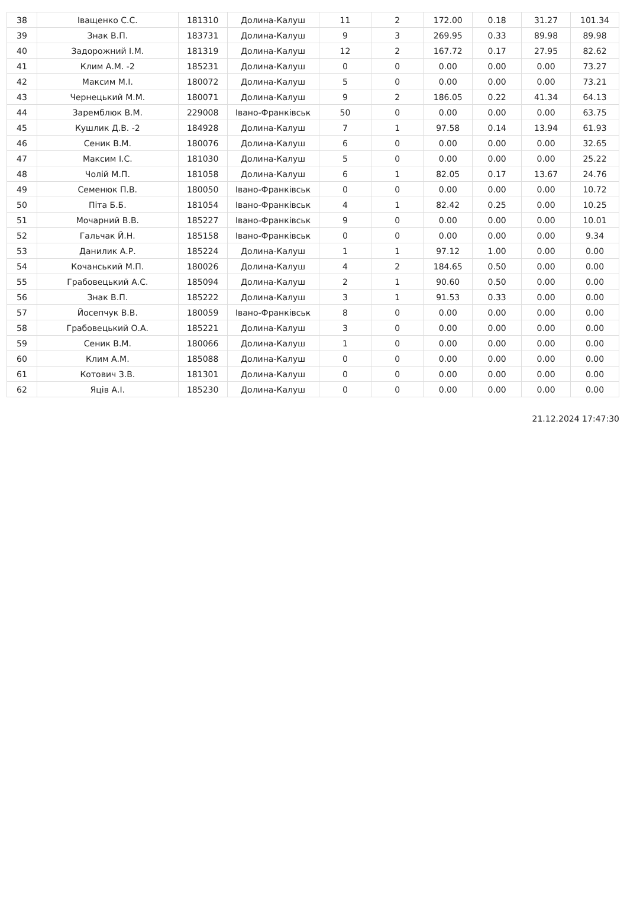| 38 | Іващенко С.С. | 181310 | Долина-Калуш | 11 | 2 | 172.00 | 0.18 | 31.27 | 101.34 |
| 39 | Знак В.П. | 183731 | Долина-Калуш | 9 | 3 | 269.95 | 0.33 | 89.98 | 89.98 |
| 40 | Задорожний І.М. | 181319 | Долина-Калуш | 12 | 2 | 167.72 | 0.17 | 27.95 | 82.62 |
| 41 | Клим А.М. -2 | 185231 | Долина-Калуш | 0 | 0 | 0.00 | 0.00 | 0.00 | 73.27 |
| 42 | Максим М.І. | 180072 | Долина-Калуш | 5 | 0 | 0.00 | 0.00 | 0.00 | 73.21 |
| 43 | Чернецький М.М. | 180071 | Долина-Калуш | 9 | 2 | 186.05 | 0.22 | 41.34 | 64.13 |
| 44 | Зарем­блюк В.М. | 229008 | Івано-Франківськ | 50 | 0 | 0.00 | 0.00 | 0.00 | 63.75 |
| 45 | Кушлик Д.В. -2 | 184928 | Долина-Калуш | 7 | 1 | 97.58 | 0.14 | 13.94 | 61.93 |
| 46 | Сеник В.М. | 180076 | Долина-Калуш | 6 | 0 | 0.00 | 0.00 | 0.00 | 32.65 |
| 47 | Максим І.С. | 181030 | Долина-Калуш | 5 | 0 | 0.00 | 0.00 | 0.00 | 25.22 |
| 48 | Чолій М.П. | 181058 | Долина-Калуш | 6 | 1 | 82.05 | 0.17 | 13.67 | 24.76 |
| 49 | Семенюк П.В. | 180050 | Івано-Франківськ | 0 | 0 | 0.00 | 0.00 | 0.00 | 10.72 |
| 50 | Піта Б.Б. | 181054 | Івано-Франківськ | 4 | 1 | 82.42 | 0.25 | 0.00 | 10.25 |
| 51 | Мочарний В.В. | 185227 | Івано-Франківськ | 9 | 0 | 0.00 | 0.00 | 0.00 | 10.01 |
| 52 | Гальчак Й.Н. | 185158 | Івано-Франківськ | 0 | 0 | 0.00 | 0.00 | 0.00 | 9.34 |
| 53 | Данилик А.Р. | 185224 | Долина-Калуш | 1 | 1 | 97.12 | 1.00 | 0.00 | 0.00 |
| 54 | Кочанський М.П. | 180026 | Долина-Калуш | 4 | 2 | 184.65 | 0.50 | 0.00 | 0.00 |
| 55 | Грабовецький А.С. | 185094 | Долина-Калуш | 2 | 1 | 90.60 | 0.50 | 0.00 | 0.00 |
| 56 | Знак В.П. | 185222 | Долина-Калуш | 3 | 1 | 91.53 | 0.33 | 0.00 | 0.00 |
| 57 | Йосепчук В.В. | 180059 | Івано-Франківськ | 8 | 0 | 0.00 | 0.00 | 0.00 | 0.00 |
| 58 | Грабовецький О.А. | 185221 | Долина-Калуш | 3 | 0 | 0.00 | 0.00 | 0.00 | 0.00 |
| 59 | Сеник В.М. | 180066 | Долина-Калуш | 1 | 0 | 0.00 | 0.00 | 0.00 | 0.00 |
| 60 | Клим А.М. | 185088 | Долина-Калуш | 0 | 0 | 0.00 | 0.00 | 0.00 | 0.00 |
| 61 | Котович З.В. | 181301 | Долина-Калуш | 0 | 0 | 0.00 | 0.00 | 0.00 | 0.00 |
| 62 | Яців А.І. | 185230 | Долина-Калуш | 0 | 0 | 0.00 | 0.00 | 0.00 | 0.00 |
21.12.2024 17:47:30